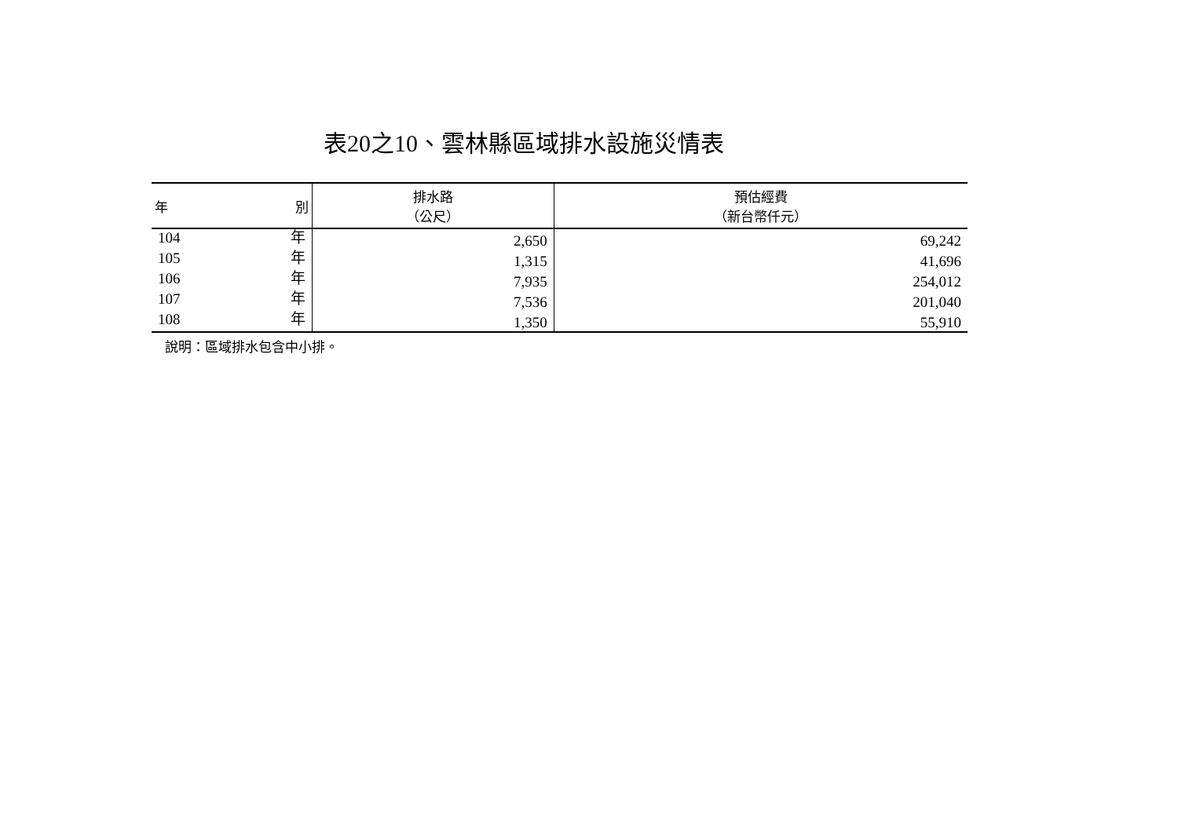表20之10、雲林縣區域排水設施災情表
| 年 別 | 排水路 （公尺） | 預估經費 （新台幣仟元） |
| --- | --- | --- |
| 104 年 | 2,650 | 69,242 |
| 105 年 | 1,315 | 41,696 |
| 106 年 | 7,935 | 254,012 |
| 107 年 | 7,536 | 201,040 |
| 108 年 | 1,350 | 55,910 |
說明：區域排水包含中小排。